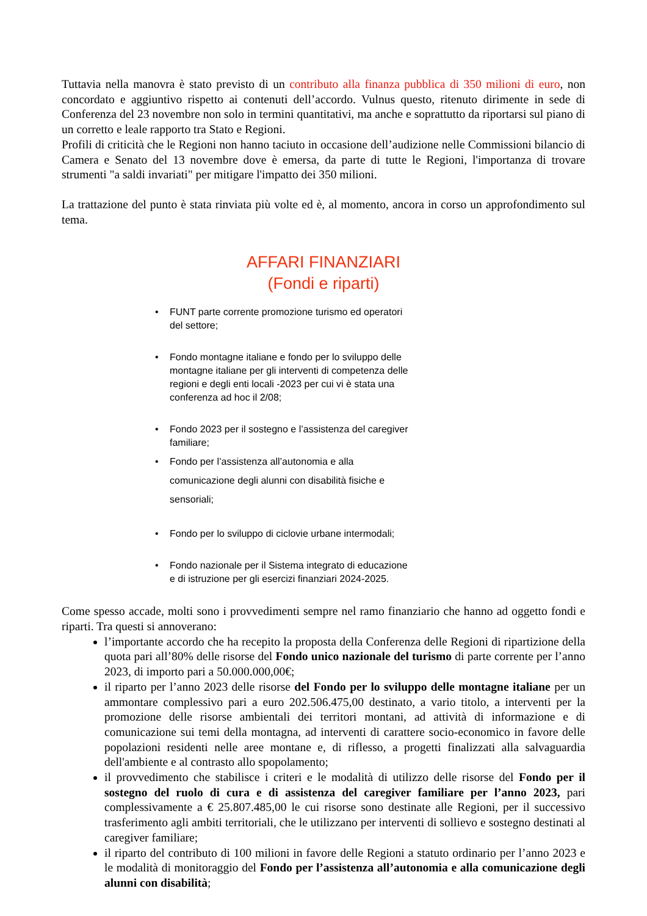Tuttavia nella manovra è stato previsto di un contributo alla finanza pubblica di 350 milioni di euro, non concordato e aggiuntivo rispetto ai contenuti dell’accordo. Vulnus questo, ritenuto dirimente in sede di Conferenza del 23 novembre non solo in termini quantitativi, ma anche e soprattutto da riportarsi sul piano di un corretto e leale rapporto tra Stato e Regioni.
Profili di criticità che le Regioni non hanno taciuto in occasione dell’audizione nelle Commissioni bilancio di Camera e Senato del 13 novembre dove è emersa, da parte di tutte le Regioni, l'importanza di trovare strumenti "a saldi invariati" per mitigare l'impatto dei 350 milioni.
La trattazione del punto è stata rinviata più volte ed è, al momento, ancora in corso un approfondimento sul tema.
AFFARI FINANZIARI
(Fondi e riparti)
• FUNT parte corrente promozione turismo ed operatori del settore;
• Fondo montagne italiane e fondo per lo sviluppo delle montagne italiane per gli interventi di competenza delle regioni e degli enti locali -2023 per cui vi è stata una conferenza ad hoc il 2/08;
• Fondo 2023 per il sostegno e l’assistenza del caregiver familiare;
• Fondo per l’assistenza all’autonomia e alla comunicazione degli alunni con disabilità fisiche e sensoriali;
• Fondo per lo sviluppo di ciclovie urbane intermodali;
• Fondo nazionale per il Sistema integrato di educazione e di istruzione per gli esercizi finanziari 2024-2025.
Come spesso accade, molti sono i provvedimenti sempre nel ramo finanziario che hanno ad oggetto fondi e riparti. Tra questi si annoverano:
l’importante accordo che ha recepito la proposta della Conferenza delle Regioni di ripartizione della quota pari all’80% delle risorse del Fondo unico nazionale del turismo di parte corrente per l’anno 2023, di importo pari a 50.000.000,00€;
il riparto per l’anno 2023 delle risorse del Fondo per lo sviluppo delle montagne italiane per un ammontare complessivo pari a euro 202.506.475,00 destinato, a vario titolo, a interventi per la promozione delle risorse ambientali dei territori montani, ad attività di informazione e di comunicazione sui temi della montagna, ad interventi di carattere socio-economico in favore delle popolazioni residenti nelle aree montane e, di riflesso, a progetti finalizzati alla salvaguardia dell'ambiente e al contrasto allo spopolamento;
il provvedimento che stabilisce i criteri e le modalità di utilizzo delle risorse del Fondo per il sostegno del ruolo di cura e di assistenza del caregiver familiare per l’anno 2023, pari complessivamente a € 25.807.485,00 le cui risorse sono destinate alle Regioni, per il successivo trasferimento agli ambiti territoriali, che le utilizzano per interventi di sollievo e sostegno destinati al caregiver familiare;
il riparto del contributo di 100 milioni in favore delle Regioni a statuto ordinario per l’anno 2023 e le modalità di monitoraggio del Fondo per l’assistenza all’autonomia e alla comunicazione degli alunni con disabilità;